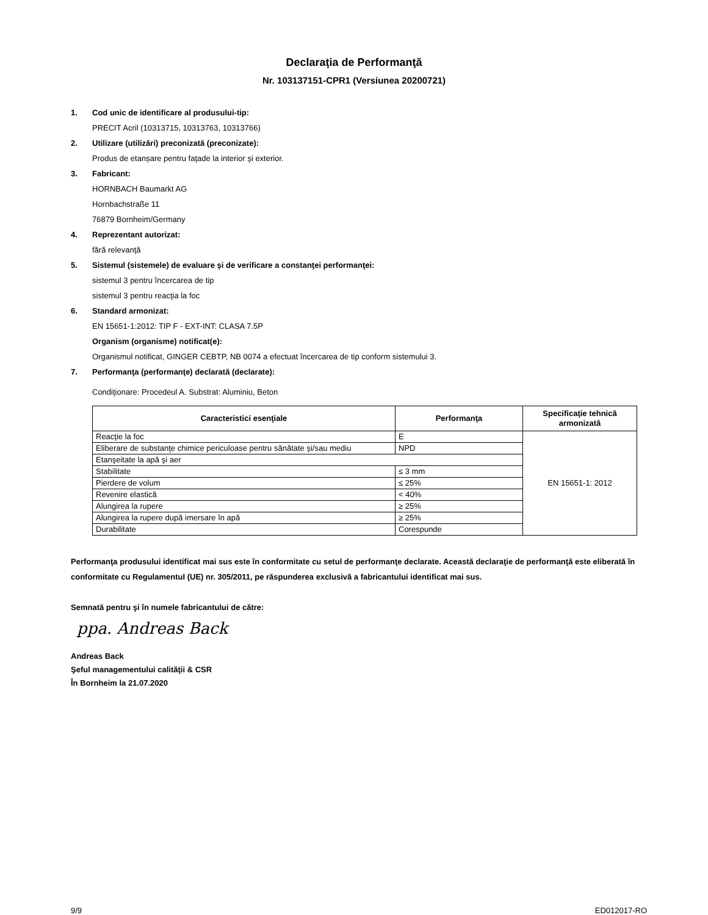Declaraţia de Performanţă
Nr. 103137151-CPR1 (Versiunea 20200721)
1. Cod unic de identificare al produsului-tip:
PRECIT Acril (10313715, 10313763, 10313766)
2. Utilizare (utilizări) preconizată (preconizate):
Produs de etanșare pentru faţade la interior şi exterior.
3. Fabricant:
HORNBACH Baumarkt AG
Hornbachstraße 11
76879 Bornheim/Germany
4. Reprezentant autorizat:
fără relevanţă
5. Sistemul (sistemele) de evaluare şi de verificare a constanţei performanţei:
sistemul 3 pentru încercarea de tip
sistemul 3 pentru reacţia la foc
6. Standard armonizat:
EN 15651-1:2012: TIP F - EXT-INT: CLASA 7.5P
Organism (organisme) notificat(e):
Organismul notificat, GINGER CEBTP, NB 0074 a efectuat încercarea de tip conform sistemului 3.
7. Performanţa (performanţe) declarată (declarate):
Condiţionare: Procedeul A. Substrat: Aluminiu, Beton
| Caracteristici esenţiale | Performanţa | Specificaţie tehnică armonizată |
| --- | --- | --- |
| Reacţie la foc | E | EN 15651-1: 2012 |
| Eliberare de substanţe chimice periculoase pentru sănătate şi/sau mediu | NPD | |
| Etanşeitate la apă şi aer | | |
| Stabilitate | ≤ 3 mm | |
| Pierdere de volum | ≤ 25% | |
| Revenire elastică | < 40% | |
| Alungirea la rupere | ≥ 25% | |
| Alungirea la rupere după imersare în apă | ≥ 25% | |
| Durabilitate | Corespunde | |
Performanţa produsului identificat mai sus este în conformitate cu setul de performanţe declarate. Această declaraţie de performanţă este eliberată în conformitate cu Regulamentul (UE) nr. 305/2011, pe răspunderea exclusivă a fabricantului identificat mai sus.
Semnată pentru şi în numele fabricantului de către:
ppa. Andreas Back
Andreas Back
Şeful managementului calităţii & CSR
În Bornheim la 21.07.2020
9/9 ED012017-RO